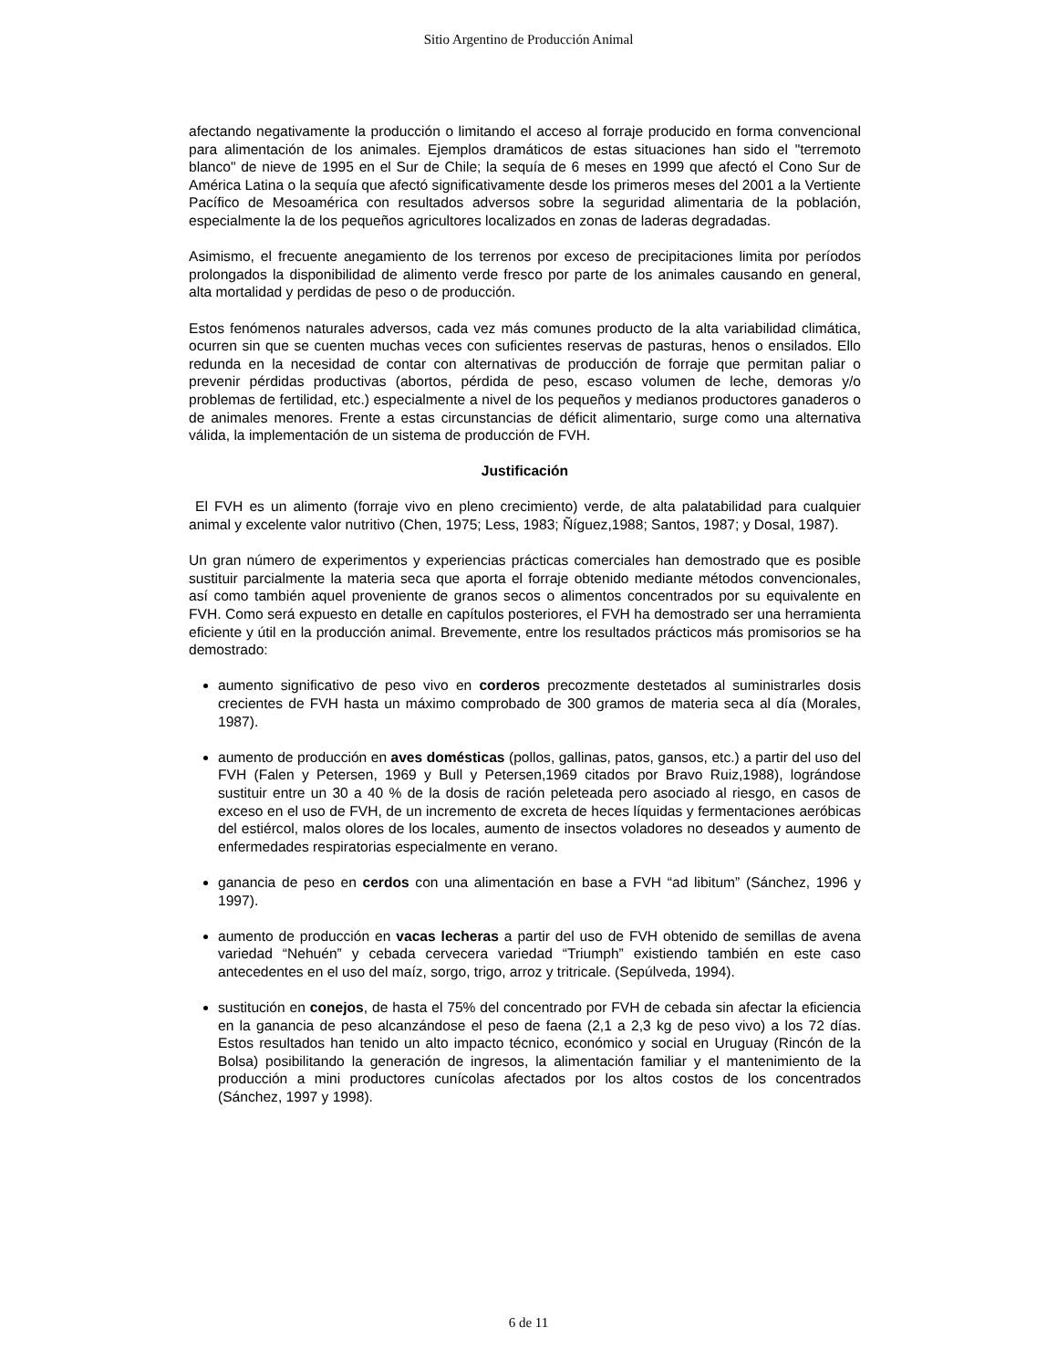Sitio Argentino de Producción Animal
afectando negativamente la producción o limitando el acceso al forraje producido en forma convencional para alimentación de los animales. Ejemplos dramáticos de estas situaciones han sido el "terremoto blanco" de nieve de 1995 en el Sur de Chile; la sequía de 6 meses en 1999 que afectó el Cono Sur de América Latina o la sequía que afectó significativamente desde los primeros meses del 2001 a la Vertiente Pacífico de Mesoamérica con resultados adversos sobre la seguridad alimentaria de la población, especialmente la de los pequeños agricultores localizados en zonas de laderas degradadas.
Asimismo, el frecuente anegamiento de los terrenos por exceso de precipitaciones limita por períodos prolongados la disponibilidad de alimento verde fresco por parte de los animales causando en general, alta mortalidad y perdidas de peso o de producción.
Estos fenómenos naturales adversos, cada vez más comunes producto de la alta variabilidad climática, ocurren sin que se cuenten muchas veces con suficientes reservas de pasturas, henos o ensilados. Ello redunda en la necesidad de contar con alternativas de producción de forraje que permitan paliar o prevenir pérdidas productivas (abortos, pérdida de peso, escaso volumen de leche, demoras y/o problemas de fertilidad, etc.) especialmente a nivel de los pequeños y medianos productores ganaderos o de animales menores. Frente a estas circunstancias de déficit alimentario, surge como una alternativa válida, la implementación de un sistema de producción de FVH.
Justificación
El FVH es un alimento (forraje vivo en pleno crecimiento) verde, de alta palatabilidad para cualquier animal y excelente valor nutritivo (Chen, 1975; Less, 1983; Ñíguez,1988; Santos, 1987; y Dosal, 1987).
Un gran número de experimentos y experiencias prácticas comerciales han demostrado que es posible sustituir parcialmente la materia seca que aporta el forraje obtenido mediante métodos convencionales, así como también aquel proveniente de granos secos o alimentos concentrados por su equivalente en FVH. Como será expuesto en detalle en capítulos posteriores, el FVH ha demostrado ser una herramienta eficiente y útil en la producción animal. Brevemente, entre los resultados prácticos más promisorios se ha demostrado:
aumento significativo de peso vivo en corderos precozmente destetados al suministrarles dosis crecientes de FVH hasta un máximo comprobado de 300 gramos de materia seca al día (Morales, 1987).
aumento de producción en aves domésticas (pollos, gallinas, patos, gansos, etc.) a partir del uso del FVH (Falen y Petersen, 1969 y Bull y Petersen,1969 citados por Bravo Ruiz,1988), lográndose sustituir entre un 30 a 40 % de la dosis de ración peleteada pero asociado al riesgo, en casos de exceso en el uso de FVH, de un incremento de excreta de heces líquidas y fermentaciones aeróbicas del estiércol, malos olores de los locales, aumento de insectos voladores no deseados y aumento de enfermedades respiratorias especialmente en verano.
ganancia de peso en cerdos con una alimentación en base a FVH “ad libitum” (Sánchez, 1996 y 1997).
aumento de producción en vacas lecheras a partir del uso de FVH obtenido de semillas de avena variedad “Nehuén” y cebada cervecera variedad “Triumph” existiendo también en este caso antecedentes en el uso del maíz, sorgo, trigo, arroz y tritricale. (Sepúlveda, 1994).
sustitución en conejos, de hasta el 75% del concentrado por FVH de cebada sin afectar la eficiencia en la ganancia de peso alcanzándose el peso de faena (2,1 a 2,3 kg de peso vivo) a los 72 días. Estos resultados han tenido un alto impacto técnico, económico y social en Uruguay (Rincón de la Bolsa) posibilitando la generación de ingresos, la alimentación familiar y el mantenimiento de la producción a mini productores cunícolas afectados por los altos costos de los concentrados (Sánchez, 1997 y 1998).
6 de 11